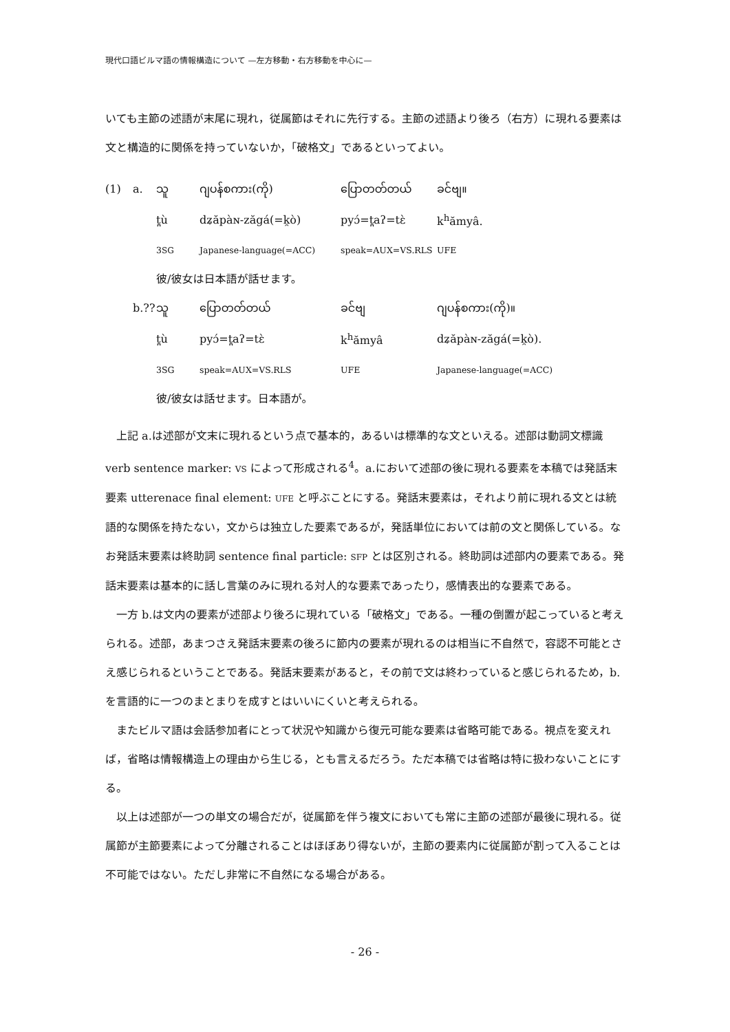現代口語ビルマ語の情報構造について —左方移動・右方移動を中心に—
いても主節の述語が末尾に現れ，従属節はそれに先行する。主節の述語より後ろ（右方）に現れる要素は文と構造的に関係を持っていないか，「破格文」であるといってよい。
| (1) | a. | သူ | ဂျပန်စကား(ကို) | ပြောတတ်တယ် | ခင်ဗျ။ |
| | | t̪ù | dʑăpàɴ-zăgá(=k̯ò) | pyɔ́=t̪aʔ=tɛ̀ | k<sup>h</sup>ămyâ. |
| | | 3 SG | Japanese-language(=ACC) | speak=AUX=VS.RLS | UFE |
| | | 彼/彼女は日本語が話せます。 | | | |
| | b.?? | သူ | ပြောတတ်တယ် | ခင်ဗျ | ဂျပန်စကား(ကို)။ |
| | | t̪ù | pyɔ́=t̪aʔ=tɛ̀ | k<sup>h</sup>ămyâ | dʑăpàɴ-zăgá(=k̯ò). |
| | | 3SG | speak=AUX=VS.RLS | UFE | Japanese-language(=ACC) |
| | | 彼/彼女は話せます。日本語が。 | | | |
上記 a.は述部が文末に現れるという点で基本的，あるいは標準的な文といえる。述部は動詞文標識 verb sentence marker: VS によって形成される<sup>4</sup>。a.において述部の後に現れる要素を本稿では発話末要素 utterenace final element: UFE と呼ぶことにする。発話末要素は，それより前に現れる文とは統語的な関係を持たない，文からは独立した要素であるが，発話単位においては前の文と関係している。なお発話末要素は終助詞 sentence final particle: SFP とは区別される。終助詞は述部内の要素である。発話末要素は基本的に話し言葉のみに現れる対人的な要素であったり，感情表出的な要素である。
一方 b.は文内の要素が述部より後ろに現れている「破格文」である。一種の倒置が起こっていると考えられる。述部，あまつさえ発話末要素の後ろに節内の要素が現れるのは相当に不自然で，容認不可能とさえ感じられるということである。発話末要素があると，その前で文は終わっていると感じられるため，b.を言語的に一つのまとまりを成すとはいいにくいと考えられる。
またビルマ語は会話参加者にとって状況や知識から復元可能な要素は省略可能である。視点を変えれば，省略は情報構造上の理由から生じる，とも言えるだろう。ただ本稿では省略は特に扱わないことにする。
以上は述部が一つの単文の場合だが，従属節を伴う複文においても常に主節の述部が最後に現れる。従属節が主節要素によって分離されることはほぼあり得ないが，主節の要素内に従属節が割って入ることは不可能ではない。ただし非常に不自然になる場合がある。
- 26 -